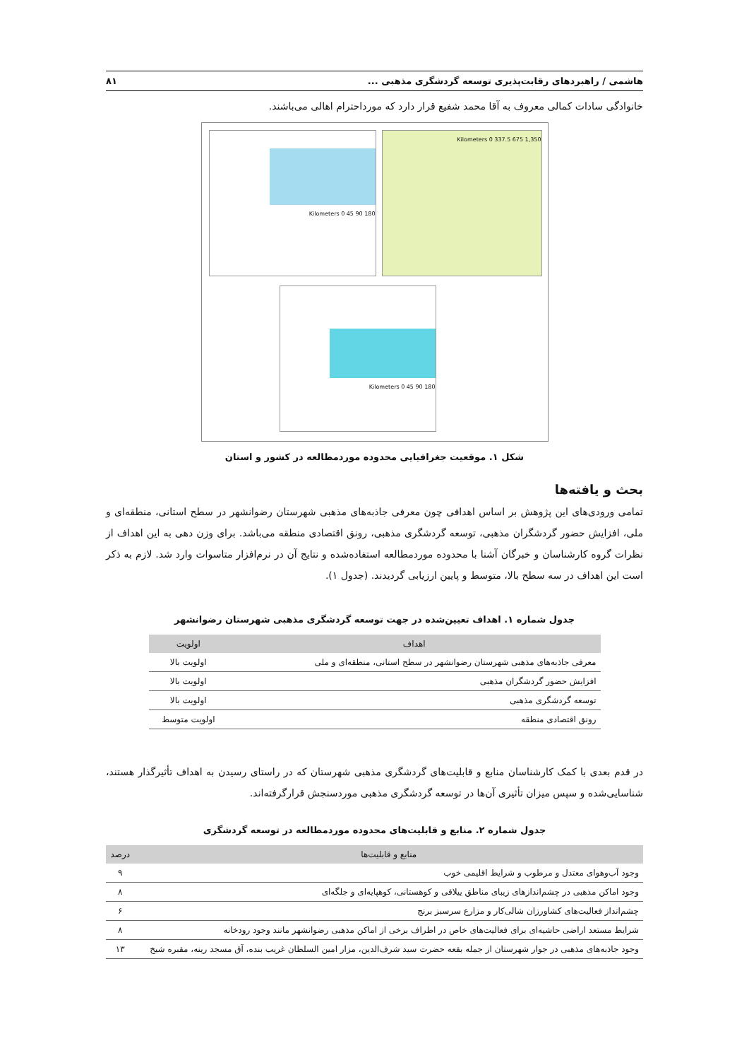هاشمی / راهبردهای رقابت‌پذیری توسعه گردشگری مذهبی ... ۸۱
خانوادگی سادات کمالی معروف به آقا محمد شفیع قرار دارد که مورداحترام اهالی می‌باشند.
Kilometers 0 45 90 180
Kilometers 0 337.5 675 1,350
Kilometers 0 45 90 180
شکل ۱. موقعیت جغرافیایی محدوده موردمطالعه در کشور و استان
بحث و یافته‌ها
تمامی ورودی‌های این پژوهش بر اساس اهدافی چون معرفی جاذبه‌های مذهبی شهرستان رضوانشهر در سطح استانی، منطقه‌ای و ملی، افزایش حضور گردشگران مذهبی، توسعه گردشگری مذهبی، رونق اقتصادی منطقه می‌باشد. برای وزن دهی به این اهداف از نظرات گروه کارشناسان و خبرگان آشنا با محدوده موردمطالعه استفاده‌شده و نتایج آن در نرم‌افزار متاسوات وارد شد. لازم به ذکر است این اهداف در سه سطح بالا، متوسط و پایین ارزیابی گردیدند. (جدول ۱).
جدول شماره ۱. اهداف تعیین‌شده در جهت توسعه گردشگری مذهبی شهرستان رضوانشهر
| اهداف | اولویت |
| --- | --- |
| معرفی جاذبه‌های مذهبی شهرستان رضوانشهر در سطح استانی، منطقه‌ای و ملی | اولویت بالا |
| افزایش حضور گردشگران مذهبی | اولویت بالا |
| توسعه گردشگری مذهبی | اولویت بالا |
| رونق اقتصادی منطقه | اولویت متوسط |
در قدم بعدی با کمک کارشناسان منابع و قابلیت‌های گردشگری مذهبی شهرستان که در راستای رسیدن به اهداف تأثیرگذار هستند، شناسایی‌شده و سپس میزان تأثیری آن‌ها در توسعه گردشگری مذهبی موردسنجش قرارگرفته‌اند.
جدول شماره ۲. منابع و قابلیت‌های محدوده موردمطالعه در توسعه گردشگری
| منابع و قابلیت‌ها | درصد |
| --- | --- |
| وجود آب‌وهوای معتدل و مرطوب و شرایط اقلیمی خوب | ۹ |
| وجود اماکن مذهبی در چشم‌اندازهای زیبای مناطق ییلاقی و کوهستانی، کوهپایه‌ای و جلگه‌ای | ۸ |
| چشم‌انداز فعالیت‌های کشاورزان شالی‌کار و مزارع سرسبز برنج | ۶ |
| شرایط مستعد اراضی حاشیه‌ای برای فعالیت‌های خاص در اطراف برخی از اماکن مذهبی رضوانشهر مانند وجود رودخانه | ۸ |
| وجود جاذبه‌های مذهبی در جوار شهرستان از جمله بقعه حضرت سید شرف‌الدین، مزار امین السلطان غریب بنده، آق مسجد رینه، مقبره شیخ | ۱۳ |